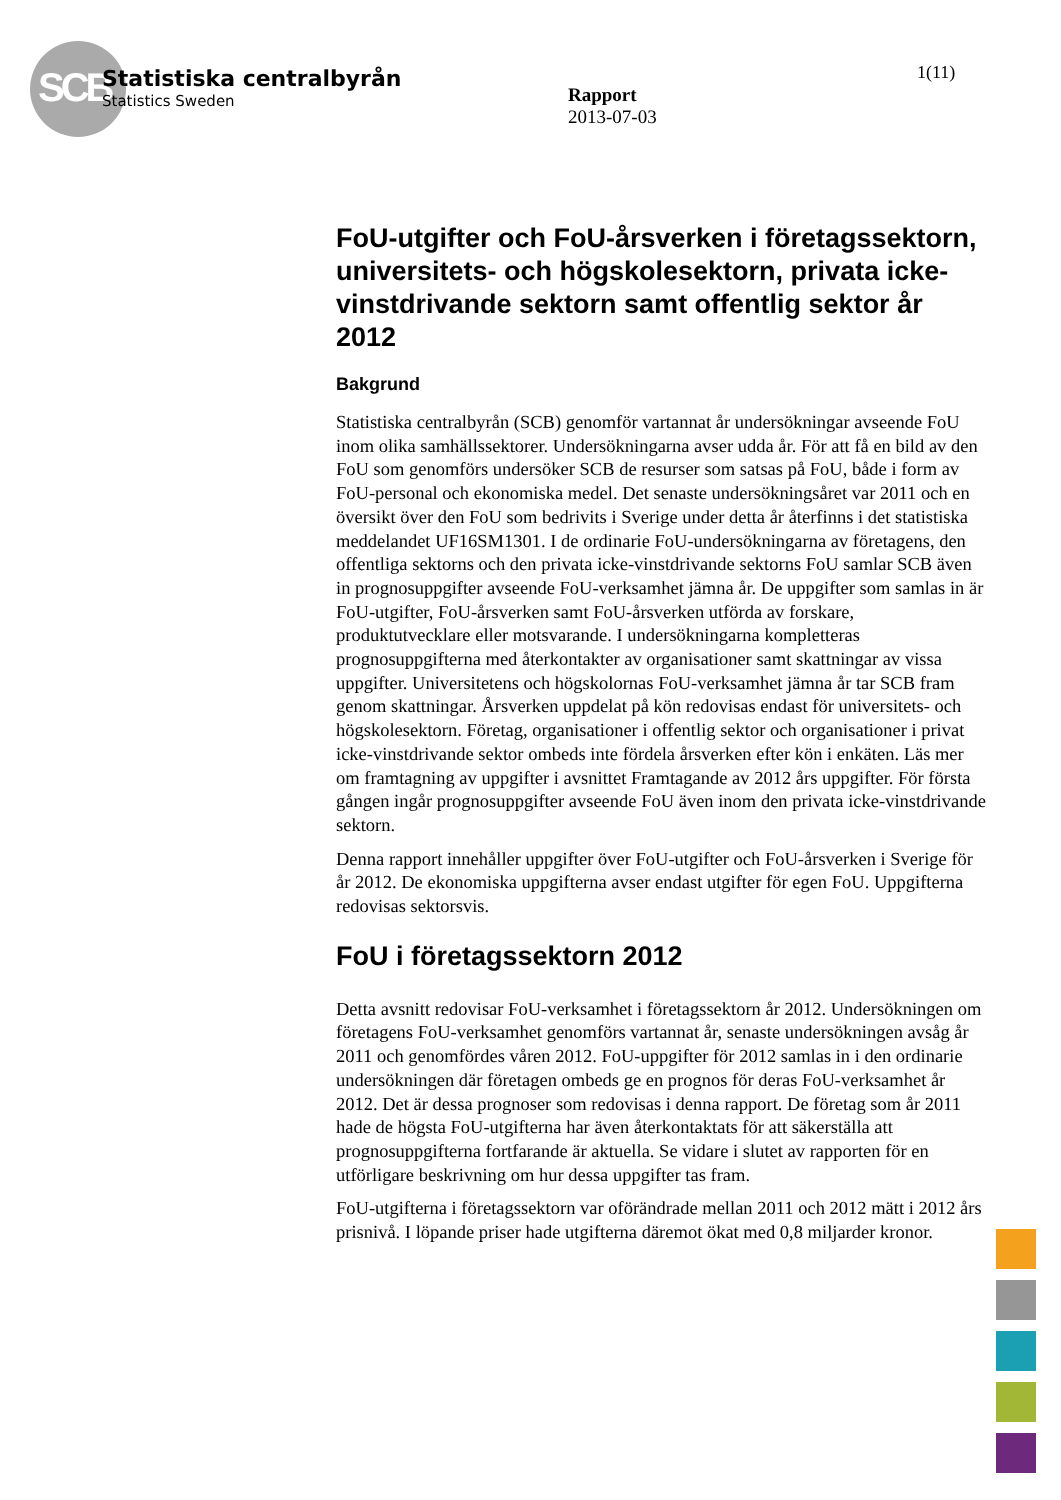SCB
Statistiska centralbyrån
Statistics Sweden
Rapport
2013-07-03
1(11)
FoU-utgifter och FoU-årsverken i företags­sektorn, universitets- och högskolesektorn, privata icke-vinstdrivande sektorn samt offentlig sektor år 2012
Bakgrund
Statistiska centralbyrån (SCB) genomför vartannat år undersökningar avseende FoU inom olika samhällssektorer. Undersökningarna avser udda år. För att få en bild av den FoU som genomförs undersöker SCB de resurser som satsas på FoU, både i form av FoU-personal och ekonomiska medel. Det senaste undersökningsåret var 2011 och en översikt över den FoU som bedrivits i Sverige under detta år återfinns i det statistiska meddelandet UF16SM1301. I de ordinarie FoU-undersökningarna av företagens, den offentliga sektorns och den privata icke-vinstdrivande sektorns FoU samlar SCB även in prognosuppgifter avseende FoU-verksamhet jämna år. De uppgifter som samlas in är FoU-utgifter, FoU-årsverken samt FoU-årsverken utförda av forskare, produktutvecklare eller motsvarande. I undersökningarna kompletteras prognosuppgifterna med återkontakter av organisationer samt skattningar av vissa uppgifter. Universitetens och högskolornas FoU-verksamhet jämna år tar SCB fram genom skattningar. Årsverken uppdelat på kön redovisas endast för universitets- och högskolesektorn. Företag, organisationer i offentlig sektor och organisationer i privat icke-vinstdrivande sektor ombeds inte fördela årsverken efter kön i enkäten. Läs mer om framtagning av uppgifter i avsnittet Framtagande av 2012 års uppgifter. För första gången ingår prognosuppgifter avseende FoU även inom den privata icke-vinstdrivande sektorn.
Denna rapport innehåller uppgifter över FoU-utgifter och FoU-årsverken i Sverige för år 2012. De ekonomiska uppgifterna avser endast utgifter för egen FoU. Uppgifterna redovisas sektorsvis.
FoU i företagssektorn 2012
Detta avsnitt redovisar FoU-verksamhet i företagssektorn år 2012. Undersökningen om företagens FoU-verksamhet genomförs vartannat år, senaste undersökningen avsåg år 2011 och genomfördes våren 2012. FoU-uppgifter för 2012 samlas in i den ordinarie undersökningen där företagen ombeds ge en prognos för deras FoU-verksamhet år 2012. Det är dessa prognoser som redovisas i denna rapport. De företag som år 2011 hade de högsta FoU-utgifterna har även återkontaktats för att säkerställa att prognosuppgifterna fortfarande är aktuella. Se vidare i slutet av rapporten för en utförligare beskrivning om hur dessa uppgifter tas fram.
FoU-utgifterna i företagssektorn var oförändrade mellan 2011 och 2012 mätt i 2012 års prisnivå. I löpande priser hade utgifterna däremot ökat med 0,8 miljarder kronor.